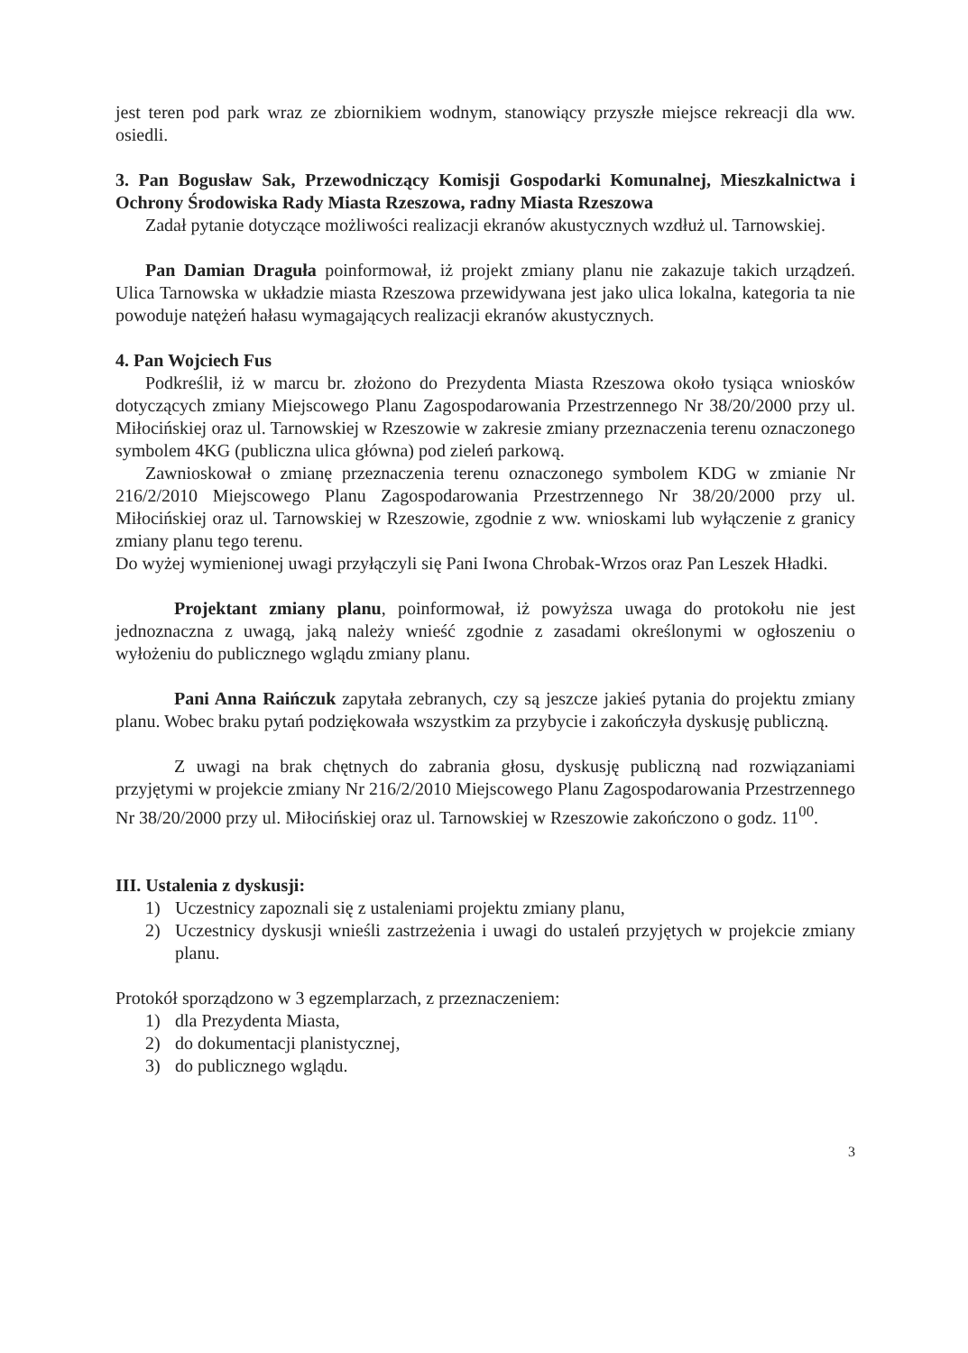jest teren pod park wraz ze zbiornikiem wodnym, stanowiący przyszłe miejsce rekreacji dla ww. osiedli.
3. Pan Bogusław Sak, Przewodniczący Komisji Gospodarki Komunalnej, Mieszkalnictwa i Ochrony Środowiska Rady Miasta Rzeszowa, radny Miasta Rzeszowa
Zadał pytanie dotyczące możliwości realizacji ekranów akustycznych wzdłuż ul. Tarnowskiej.
Pan Damian Draguła poinformował, iż projekt zmiany planu nie zakazuje takich urządzeń. Ulica Tarnowska w układzie miasta Rzeszowa przewidywana jest jako ulica lokalna, kategoria ta nie powoduje natężeń hałasu wymagających realizacji ekranów akustycznych.
4. Pan Wojciech Fus
Podkreślił, iż w marcu br. złożono do Prezydenta Miasta Rzeszowa około tysiąca wniosków dotyczących zmiany Miejscowego Planu Zagospodarowania Przestrzennego Nr 38/20/2000 przy ul. Miłocińskiej oraz ul. Tarnowskiej w Rzeszowie w zakresie zmiany przeznaczenia terenu oznaczonego symbolem 4KG (publiczna ulica główna) pod zieleń parkową.
Zawnioskował o zmianę przeznaczenia terenu oznaczonego symbolem KDG w zmianie Nr 216/2/2010 Miejscowego Planu Zagospodarowania Przestrzennego Nr 38/20/2000 przy ul. Miłocińskiej oraz ul. Tarnowskiej w Rzeszowie, zgodnie z ww. wnioskami lub wyłączenie z granicy zmiany planu tego terenu.
Do wyżej wymienionej uwagi przyłączyli się Pani Iwona Chrobak-Wrzos oraz Pan Leszek Hładki.
Projektant zmiany planu, poinformował, iż powyższa uwaga do protokołu nie jest jednoznaczna z uwagą, jaką należy wnieść zgodnie z zasadami określonymi w ogłoszeniu o wyłożeniu do publicznego wglądu zmiany planu.
Pani Anna Raińczuk zapytała zebranych, czy są jeszcze jakieś pytania do projektu zmiany planu. Wobec braku pytań podziękowała wszystkim za przybycie i zakończyła dyskusję publiczną.
Z uwagi na brak chętnych do zabrania głosu, dyskusję publiczną nad rozwiązaniami przyjętymi w projekcie zmiany Nr 216/2/2010 Miejscowego Planu Zagospodarowania Przestrzennego Nr 38/20/2000 przy ul. Miłocińskiej oraz ul. Tarnowskiej w Rzeszowie zakończono o godz. 11<sup>00</sup>.
III. Ustalenia z dyskusji:
1) Uczestnicy zapoznali się z ustaleniami projektu zmiany planu,
2) Uczestnicy dyskusji wnieśli zastrzeżenia i uwagi do ustaleń przyjętych w projekcie zmiany planu.
Protokół sporządzono w 3 egzemplarzach, z przeznaczeniem:
1) dla Prezydenta Miasta,
2) do dokumentacji planistycznej,
3) do publicznego wglądu.
3